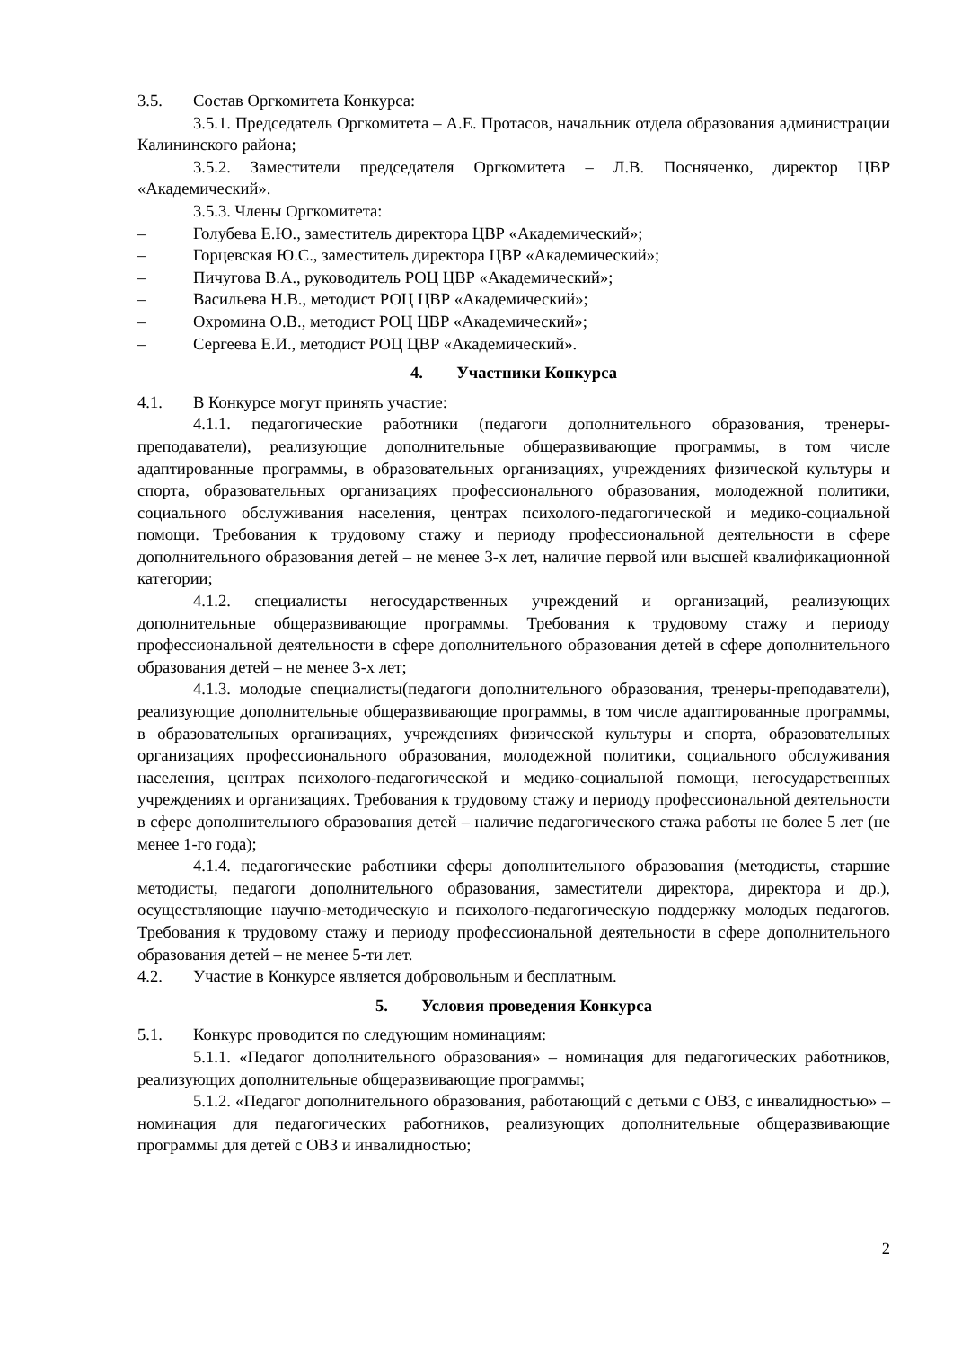3.5. Состав Оргкомитета Конкурса:
3.5.1. Председатель Оргкомитета – А.Е. Протасов, начальник отдела образования администрации Калининского района;
3.5.2. Заместители председателя Оргкомитета – Л.В. Посняченко, директор ЦВР «Академический».
3.5.3. Члены Оргкомитета:
– Голубева Е.Ю., заместитель директора ЦВР «Академический»;
– Горцевская Ю.С., заместитель директора ЦВР «Академический»;
– Пичугова В.А., руководитель РОЦ ЦВР «Академический»;
– Васильева Н.В., методист РОЦ ЦВР «Академический»;
– Охромина О.В., методист РОЦ ЦВР «Академический»;
– Сергеева Е.И., методист РОЦ ЦВР «Академический».
4. Участники Конкурса
4.1. В Конкурсе могут принять участие:
4.1.1. педагогические работники (педагоги дополнительного образования, тренеры-преподаватели), реализующие дополнительные общеразвивающие программы, в том числе адаптированные программы, в образовательных организациях, учреждениях физической культуры и спорта, образовательных организациях профессионального образования, молодежной политики, социального обслуживания населения, центрах психолого-педагогической и медико-социальной помощи. Требования к трудовому стажу и периоду профессиональной деятельности в сфере дополнительного образования детей – не менее 3-х лет, наличие первой или высшей квалификационной категории;
4.1.2. специалисты негосударственных учреждений и организаций, реализующих дополнительные общеразвивающие программы. Требования к трудовому стажу и периоду профессиональной деятельности в сфере дополнительного образования детей в сфере дополнительного образования детей – не менее 3-х лет;
4.1.3. молодые специалисты(педагоги дополнительного образования, тренеры-преподаватели), реализующие дополнительные общеразвивающие программы, в том числе адаптированные программы, в образовательных организациях, учреждениях физической культуры и спорта, образовательных организациях профессионального образования, молодежной политики, социального обслуживания населения, центрах психолого-педагогической и медико-социальной помощи, негосударственных учреждениях и организациях. Требования к трудовому стажу и периоду профессиональной деятельности в сфере дополнительного образования детей – наличие педагогического стажа работы не более 5 лет (не менее 1-го года);
4.1.4. педагогические работники сферы дополнительного образования (методисты, старшие методисты, педагоги дополнительного образования, заместители директора, директора и др.), осуществляющие научно-методическую и психолого-педагогическую поддержку молодых педагогов. Требования к трудовому стажу и периоду профессиональной деятельности в сфере дополнительного образования детей – не менее 5-ти лет.
4.2. Участие в Конкурсе является добровольным и бесплатным.
5. Условия проведения Конкурса
5.1. Конкурс проводится по следующим номинациям:
5.1.1. «Педагог дополнительного образования» – номинация для педагогических работников, реализующих дополнительные общеразвивающие программы;
5.1.2. «Педагог дополнительного образования, работающий с детьми с ОВЗ, с инвалидностью» – номинация для педагогических работников, реализующих дополнительные общеразвивающие программы для детей с ОВЗ и инвалидностью;
2